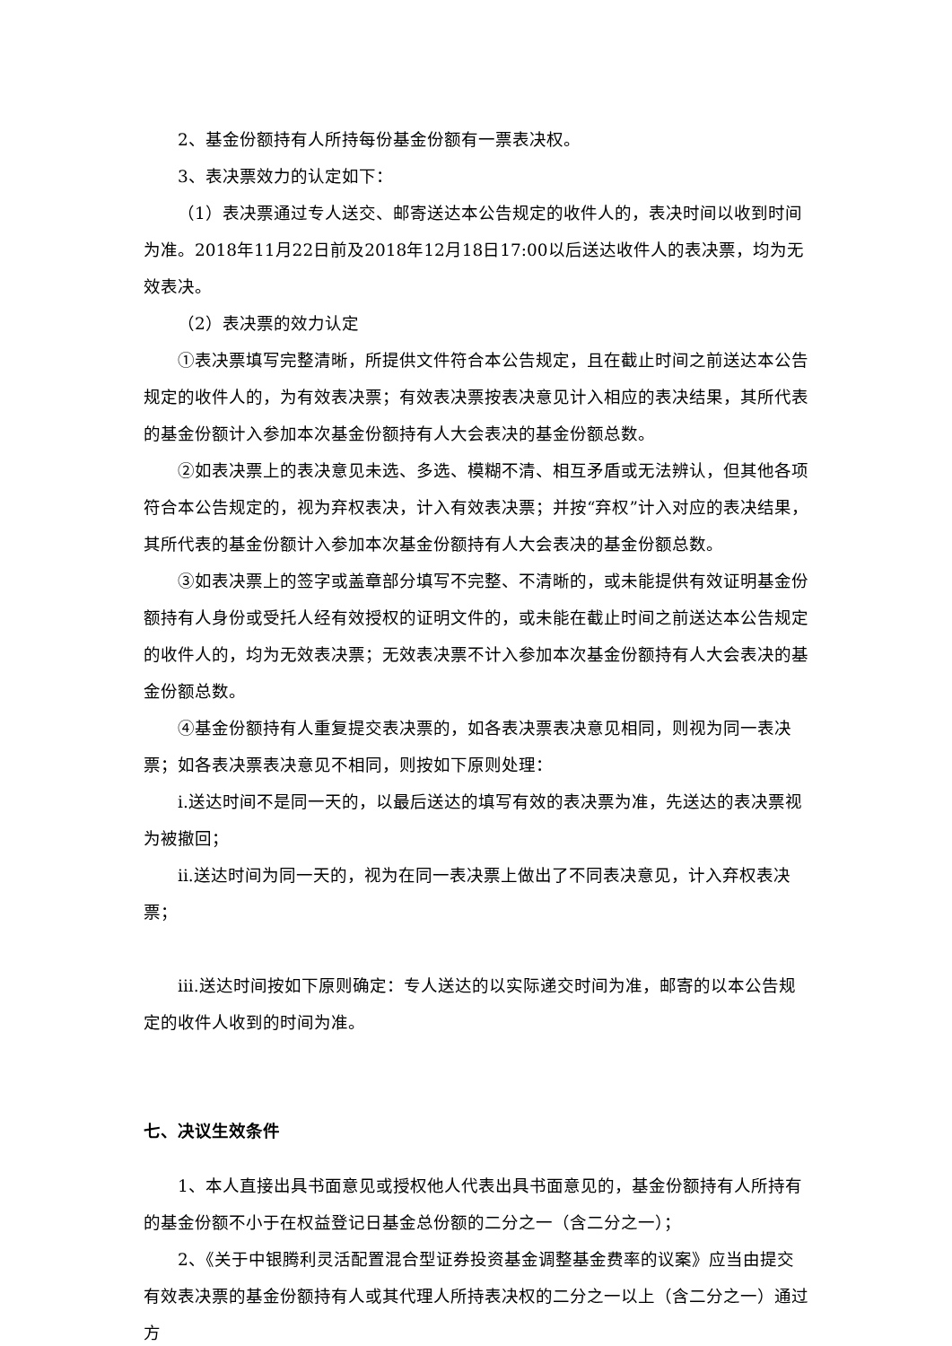2、基金份额持有人所持每份基金份额有一票表决权。
3、表决票效力的认定如下：
（1）表决票通过专人送交、邮寄送达本公告规定的收件人的，表决时间以收到时间为准。2018年11月22日前及2018年12月18日17:00以后送达收件人的表决票，均为无效表决。
（2）表决票的效力认定
①表决票填写完整清晰，所提供文件符合本公告规定，且在截止时间之前送达本公告规定的收件人的，为有效表决票；有效表决票按表决意见计入相应的表决结果，其所代表的基金份额计入参加本次基金份额持有人大会表决的基金份额总数。
②如表决票上的表决意见未选、多选、模糊不清、相互矛盾或无法辨认，但其他各项符合本公告规定的，视为弃权表决，计入有效表决票；并按“弃权”计入对应的表决结果，其所代表的基金份额计入参加本次基金份额持有人大会表决的基金份额总数。
③如表决票上的签字或盖章部分填写不完整、不清晰的，或未能提供有效证明基金份额持有人身份或受托人经有效授权的证明文件的，或未能在截止时间之前送达本公告规定的收件人的，均为无效表决票；无效表决票不计入参加本次基金份额持有人大会表决的基金份额总数。
④基金份额持有人重复提交表决票的，如各表决票表决意见相同，则视为同一表决票；如各表决票表决意见不相同，则按如下原则处理：
i.送达时间不是同一天的，以最后送达的填写有效的表决票为准，先送达的表决票视为被撤回；
ii.送达时间为同一天的，视为在同一表决票上做出了不同表决意见，计入弃权表决票；
iii.送达时间按如下原则确定：专人送达的以实际递交时间为准，邮寄的以本公告规定的收件人收到的时间为准。
七、决议生效条件
1、本人直接出具书面意见或授权他人代表出具书面意见的，基金份额持有人所持有的基金份额不小于在权益登记日基金总份额的二分之一（含二分之一）；
2、《关于中银腾利灵活配置混合型证券投资基金调整基金费率的议案》应当由提交有效表决票的基金份额持有人或其代理人所持表决权的二分之一以上（含二分之一）通过方